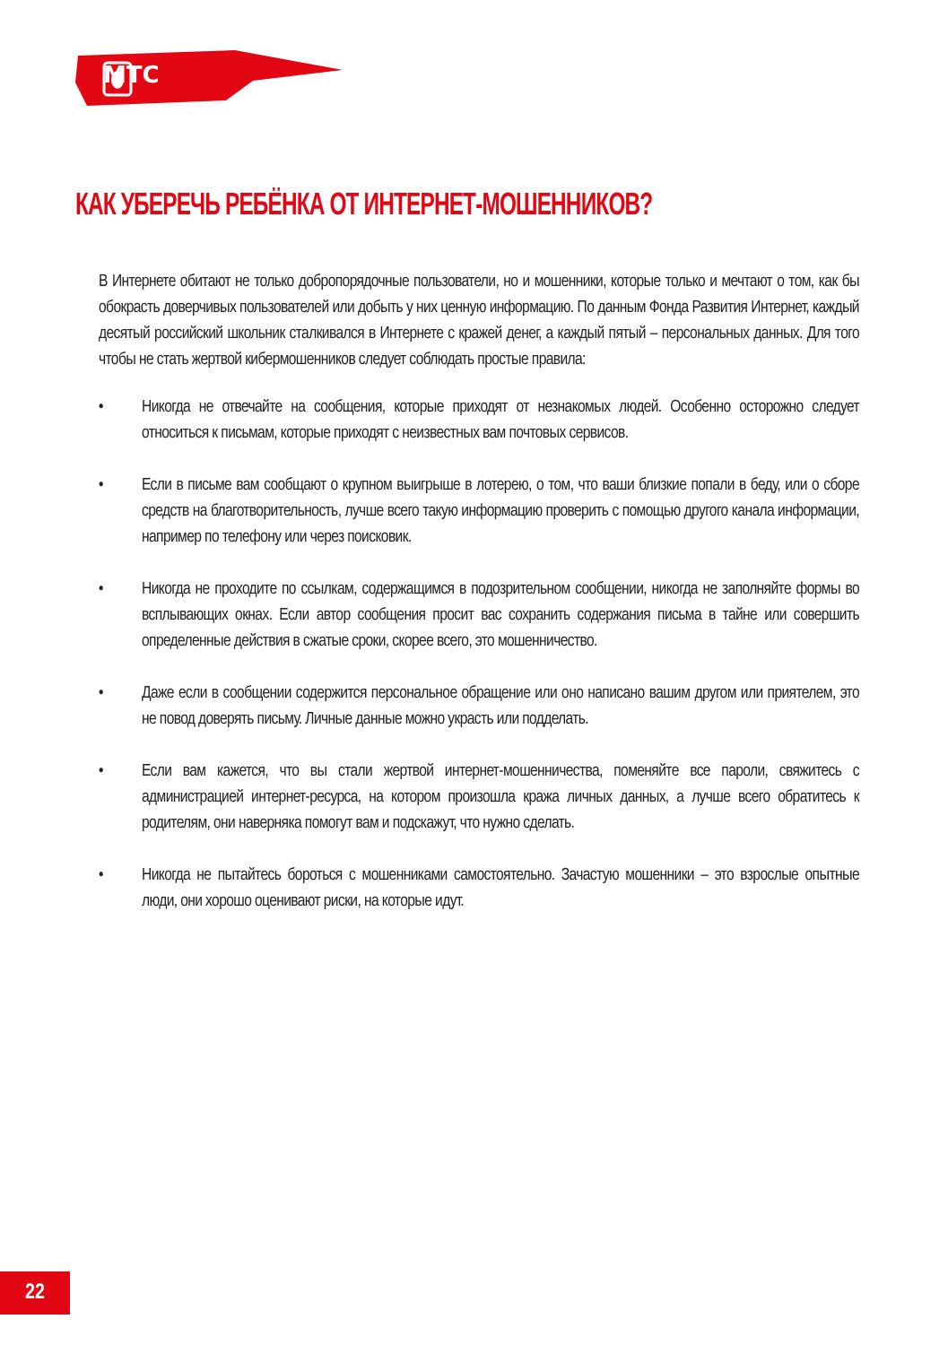МТС
КАК УБЕРЕЧЬ РЕБЁНКА ОТ ИНТЕРНЕТ-МОШЕННИКОВ?
В Интернете обитают не только добропорядочные пользователи, но и мошенники, которые только и мечтают о том, как бы обокрасть доверчивых пользователей или добыть у них ценную информацию. По данным Фонда Развития Интернет, каждый десятый российский школьник сталкивался в Интернете с кражей денег, а каждый пятый – персональных данных. Для того чтобы не стать жертвой кибермошенников следует соблюдать простые правила:
• Никогда не отвечайте на сообщения, которые приходят от незнакомых людей. Особенно осторожно следует относиться к письмам, которые приходят с неизвестных вам почтовых сервисов.
• Если в письме вам сообщают о крупном выигрыше в лотерею, о том, что ваши близкие попали в беду, или о сборе средств на благотворительность, лучше всего такую информацию проверить с помощью другого канала информации, например по телефону или через поисковик.
• Никогда не проходите по ссылкам, содержащимся в подозрительном сообщении, никогда не заполняйте формы во всплывающих окнах. Если автор сообщения просит вас сохранить содержания письма в тайне или совершить определенные действия в сжатые сроки, скорее всего, это мошенничество.
• Даже если в сообщении содержится персональное обращение или оно написано вашим другом или приятелем, это не повод доверять письму. Личные данные можно украсть или подделать.
• Если вам кажется, что вы стали жертвой интернет-мошенничества, поменяйте все пароли, свяжитесь с администрацией интернет-ресурса, на котором произошла кража личных данных, а лучше всего обратитесь к родителям, они наверняка помогут вам и подскажут, что нужно сделать.
• Никогда не пытайтесь бороться с мошенниками самостоятельно. Зачастую мошенники – это взрослые опытные люди, они хорошо оценивают риски, на которые идут.
22